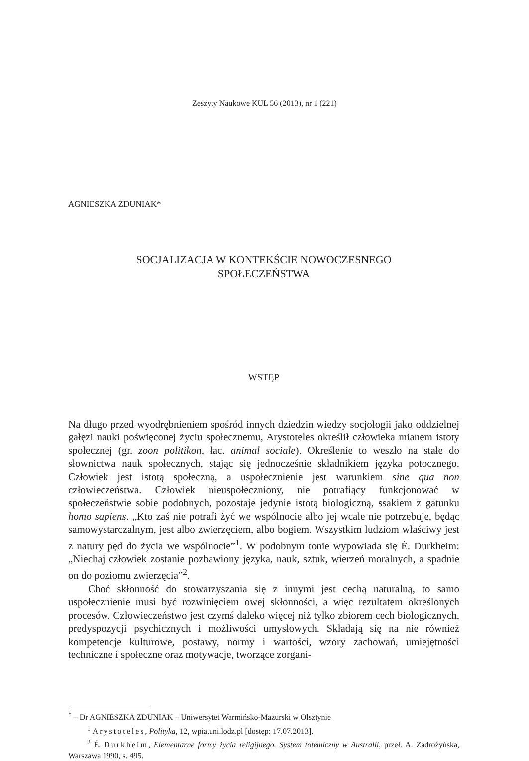Zeszyty Naukowe KUL 56 (2013), nr 1 (221)
AGNIESZKA ZDUNIAK*
SOCJALIZACJA W KONTEKŚCIE NOWOCZESNEGO
SPOŁECZEŃSTWA
WSTĘP
Na długo przed wyodrębnieniem spośród innych dziedzin wiedzy socjologii jako oddzielnej gałęzi nauki poświęconej życiu społecznemu, Arystoteles określił człowieka mianem istoty społecznej (gr. zoon politikon, łac. animal sociale). Określenie to weszło na stałe do słownictwa nauk społecznych, stając się jednocześnie składnikiem języka potocznego. Człowiek jest istotą społeczną, a uspołecznienie jest warunkiem sine qua non człowieczeństwa. Człowiek nieuspołeczniony, nie potrafiący funkcjonować w społeczeństwie sobie podobnych, pozostaje jedynie istotą biologiczną, ssakiem z gatunku homo sapiens. „Kto zaś nie potrafi żyć we wspólnocie albo jej wcale nie potrzebuje, będąc samowystarczalnym, jest albo zwierzęciem, albo bogiem. Wszystkim ludziom właściwy jest z natury pęd do życia we wspólnocie”<sup>1</sup>. W podobnym tonie wypowiada się É. Durkheim: „Niechaj człowiek zostanie pozbawiony języka, nauk, sztuk, wierzeń moralnych, a spadnie on do poziomu zwierzęcia”<sup>2</sup>.
Choć skłonność do stowarzyszania się z innymi jest cechą naturalną, to samo uspołecznienie musi być rozwinięciem owej skłonności, a więc rezultatem określonych procesów. Człowieczeństwo jest czymś daleko więcej niż tylko zbiorem cech biologicznych, predyspozycji psychicznych i możliwości umysłowych. Składają się na nie również kompetencje kulturowe, postawy, normy i wartości, wzory zachowań, umiejętności techniczne i społeczne oraz motywacje, tworzące zorgani-
<sup>*</sup> – Dr AGNIESZKA ZDUNIAK – Uniwersytet Warmińsko-Mazurski w Olsztynie
<sup>1</sup> Arystoteles, Polityka, 12, wpia.uni.lodz.pl [dostęp: 17.07.2013].
<sup>2</sup> É. Durkheim, Elementarne formy życia religijnego. System totemiczny w Australii, przeł. A. Zadrożyńska, Warszawa 1990, s. 495.